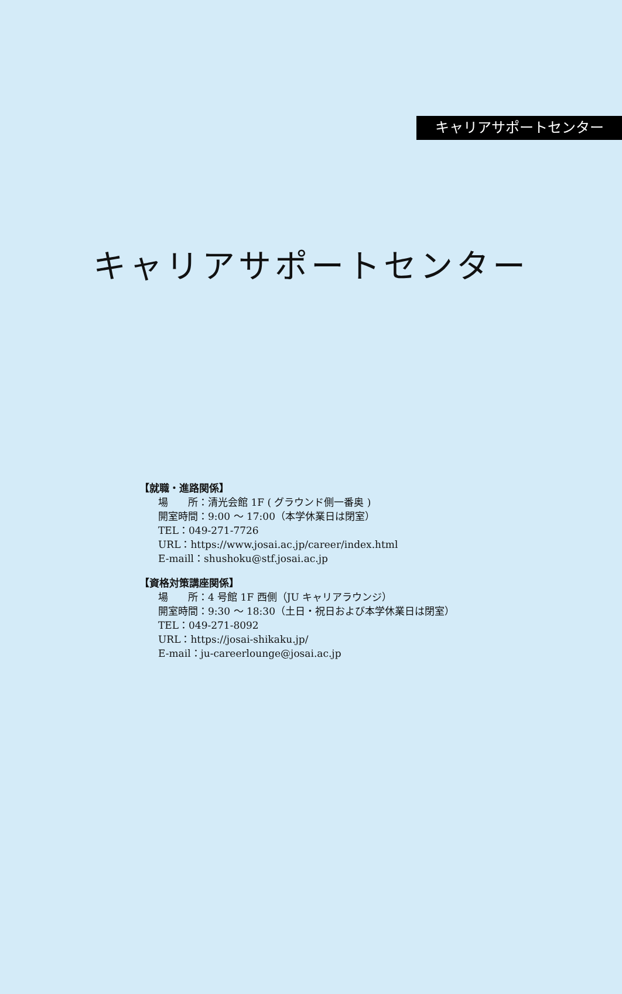キャリアサポートセンター
キャリアサポートセンター
【就職・進路関係】
場　　所：清光会館 1F ( グラウンド側一番奥 )
開室時間：9:00 ～ 17:00（本学休業日は閉室）
TEL：049-271-7726
URL：https://www.josai.ac.jp/career/index.html
E-maill：shushoku@stf.josai.ac.jp
【資格対策講座関係】
場　　所：4 号館 1F 西側（JU キャリアラウンジ）
開室時間：9:30 ～ 18:30（土日・祝日および本学休業日は閉室）
TEL：049-271-8092
URL：https://josai-shikaku.jp/
E-mail：ju-careerlounge@josai.ac.jp